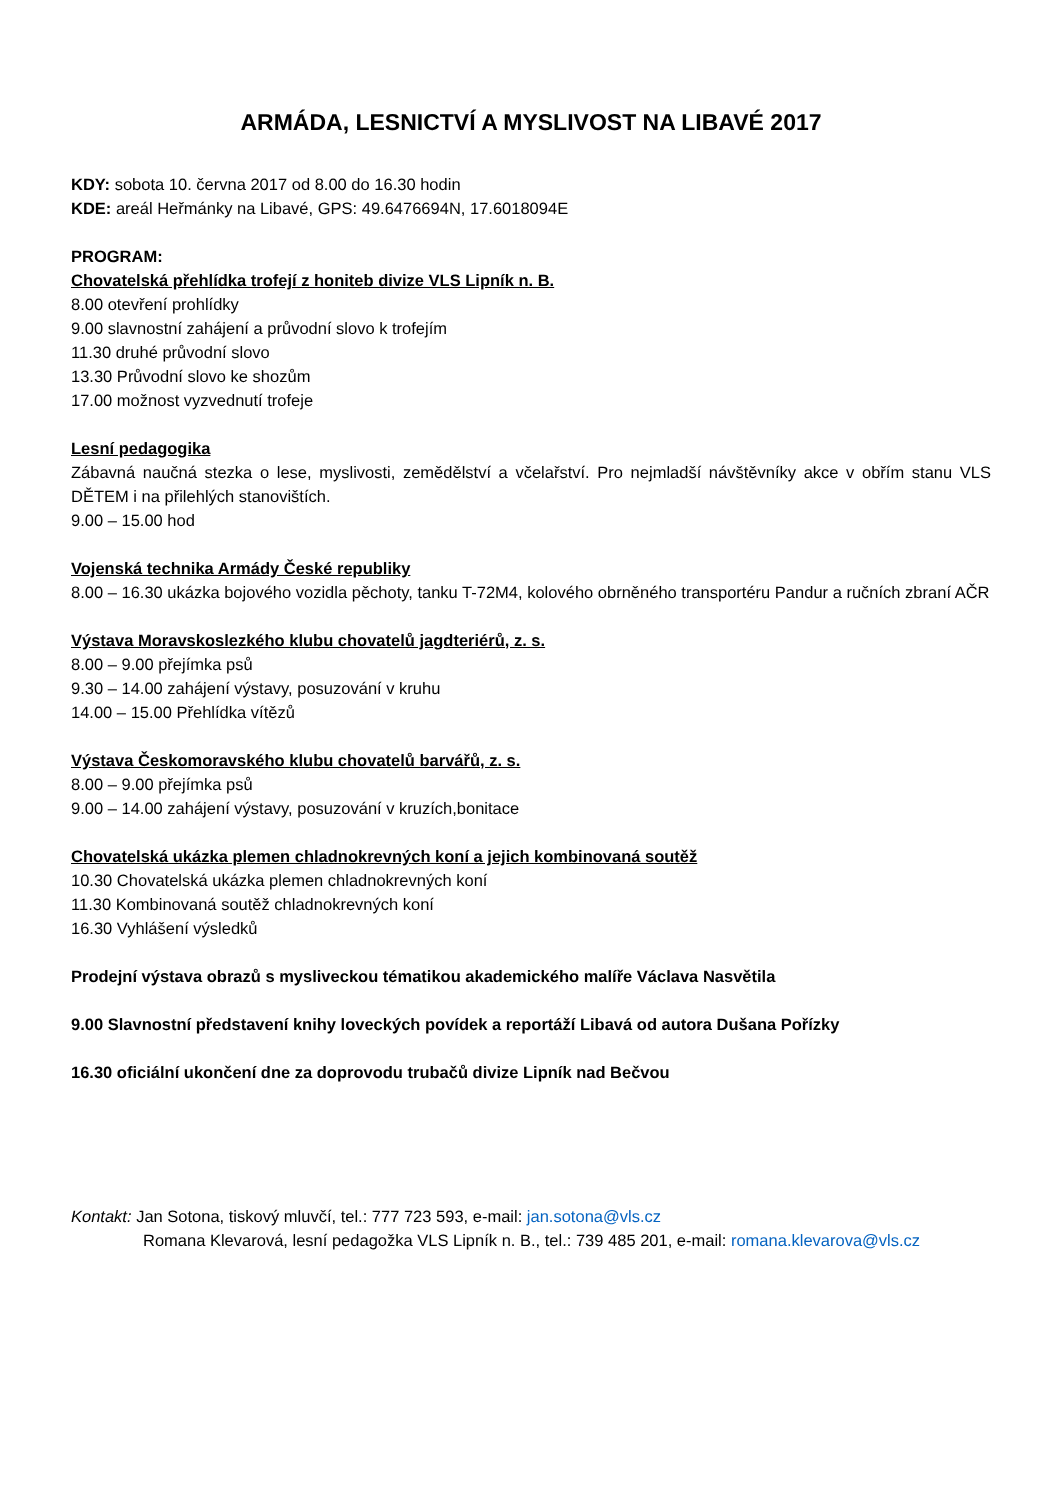ARMÁDA, LESNICTVÍ A MYSLIVOST NA LIBAVÉ 2017
KDY: sobota 10. června 2017 od 8.00 do 16.30 hodin
KDE: areál Heřmánky na Libavé, GPS: 49.6476694N, 17.6018094E
PROGRAM:
Chovatelská přehlídka trofejí z honiteb divize VLS Lipník n. B.
8.00 otevření prohlídky
9.00 slavnostní zahájení a průvodní slovo k trofejím
11.30 druhé průvodní slovo
13.30 Průvodní slovo ke shozům
17.00 možnost vyzvednutí trofeje
Lesní pedagogika
Zábavná naučná stezka o lese, myslivosti, zemědělství a včelařství. Pro nejmladší návštěvníky akce v obřím stanu VLS DĚTEM i na přilehlých stanovištích.
9.00 – 15.00 hod
Vojenská technika Armády České republiky
8.00 – 16.30 ukázka bojového vozidla pěchoty, tanku T-72M4, kolového obrněného transportéru Pandur a ručních zbraní AČR
Výstava Moravskoslezkého klubu chovatelů jagdteriérů, z. s.
8.00 – 9.00 přejímka psů
9.30 – 14.00 zahájení výstavy, posuzování v kruhu
14.00 – 15.00 Přehlídka vítězů
Výstava Českomoravského klubu chovatelů barvářů, z. s.
8.00 – 9.00 přejímka psů
9.00 – 14.00 zahájení výstavy, posuzování v kruzích,bonitace
Chovatelská ukázka plemen chladnokrevných koní a jejich kombinovaná soutěž
10.30 Chovatelská ukázka plemen chladnokrevných koní
11.30 Kombinovaná soutěž chladnokrevných koní
16.30 Vyhlášení výsledků
Prodejní výstava obrazů s mysliveckou tématikou akademického malíře Václava Nasvětila
9.00 Slavnostní představení knihy loveckých povídek a reportáží Libavá od autora Dušana Pořízky
16.30 oficiální ukončení dne za doprovodu trubačů divize Lipník nad Bečvou
Kontakt: Jan Sotona, tiskový mluvčí, tel.: 777 723 593, e-mail: jan.sotona@vls.cz
Romana Klevarová, lesní pedagožka VLS Lipník n. B., tel.: 739 485 201, e-mail: romana.klevarova@vls.cz